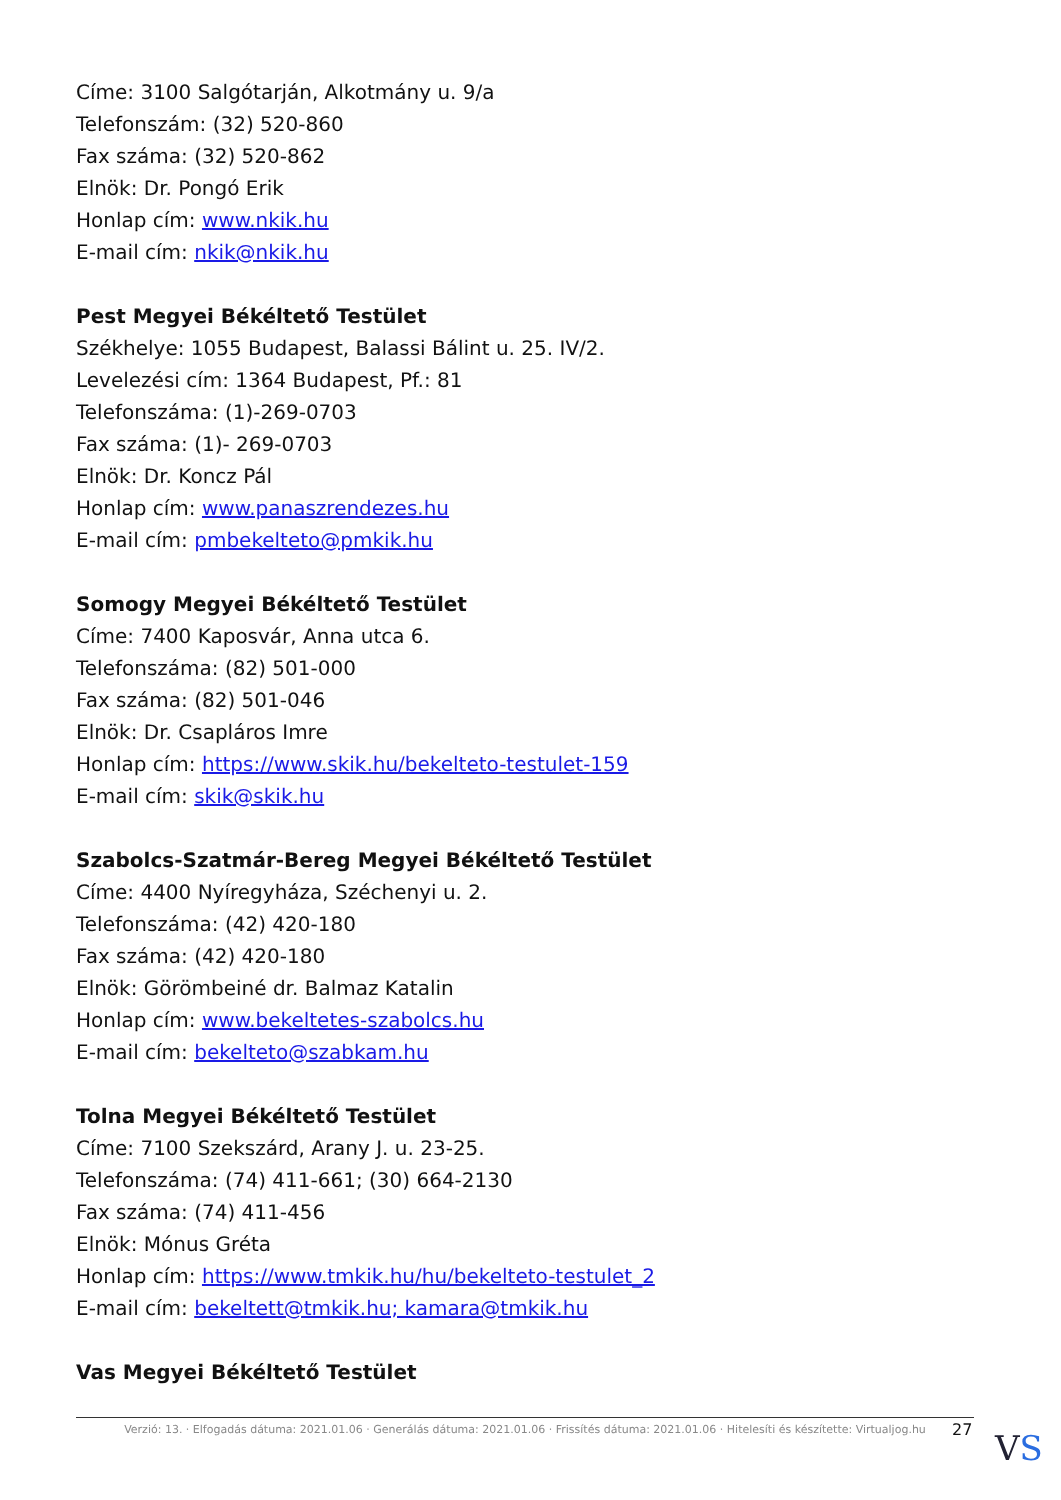Címe: 3100 Salgótarján, Alkotmány u. 9/a
Telefonszám: (32) 520-860
Fax száma: (32) 520-862
Elnök: Dr. Pongó Erik
Honlap cím: www.nkik.hu
E-mail cím: nkik@nkik.hu
Pest Megyei Békéltető Testület
Székhelye: 1055 Budapest, Balassi Bálint u. 25. IV/2.
Levelezési cím: 1364 Budapest, Pf.: 81
Telefonszáma: (1)-269-0703
Fax száma: (1)- 269-0703
Elnök: Dr. Koncz Pál
Honlap cím: www.panaszrendezes.hu
E-mail cím: pmbekelteto@pmkik.hu
Somogy Megyei Békéltető Testület
Címe: 7400 Kaposvár, Anna utca 6.
Telefonszáma: (82) 501-000
Fax száma: (82) 501-046
Elnök: Dr. Csapláros Imre
Honlap cím: https://www.skik.hu/bekelteto-testulet-159
E-mail cím: skik@skik.hu
Szabolcs-Szatmár-Bereg Megyei Békéltető Testület
Címe: 4400 Nyíregyháza, Széchenyi u. 2.
Telefonszáma: (42) 420-180
Fax száma: (42) 420-180
Elnök: Görömbeiné dr. Balmaz Katalin
Honlap cím: www.bekeltetes-szabolcs.hu
E-mail cím: bekelteto@szabkam.hu
Tolna Megyei Békéltető Testület
Címe: 7100 Szekszárd, Arany J. u. 23-25.
Telefonszáma: (74) 411-661; (30) 664-2130
Fax száma: (74) 411-456
Elnök: Mónus Gréta
Honlap cím: https://www.tmkik.hu/hu/bekelteto-testulet_2
E-mail cím: bekeltett@tmkik.hu; kamara@tmkik.hu
Vas Megyei Békéltető Testület
Verzió: 13. · Elfogadás dátuma: 2021.01.06 · Generálás dátuma: 2021.01.06 · Frissítés dátuma: 2021.01.06 · Hitelesíti és készítette: Virtualjog.hu
27 VS